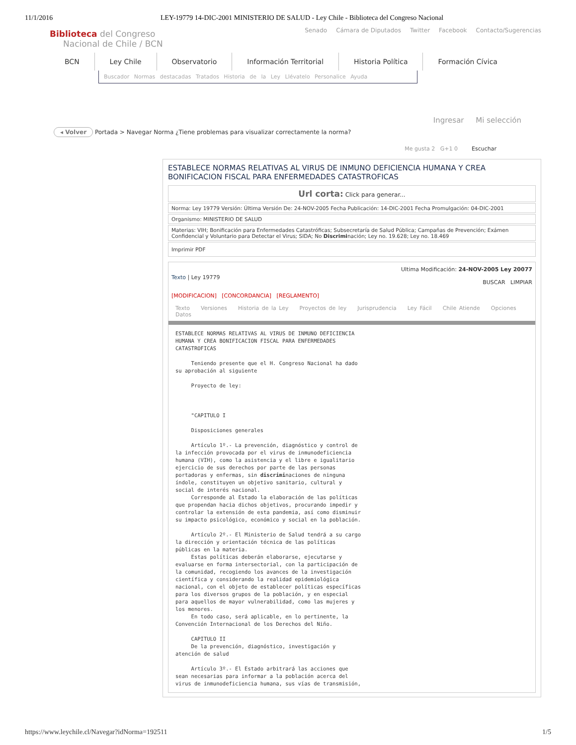11/1/2016 LEY-19779 14-DIC-2001 MINISTERIO DE SALUD - Ley Chile - Biblioteca del Congreso Nacional
Senado Cámara de Diputados Twitter Facebook Contacto/Sugerencias
Biblioteca del Congreso
Nacional de Chile / BCN
BCN Ley Chile Observatorio Información Territorial Historia Política Formación Cívica
Buscador Normas destacadas Tratados Historia de la Ley Llévatelo Personalice Ayuda
Ingresar Mi selección
◂ Volver Portada > Navegar Norma ¿Tiene problemas para visualizar correctamente la norma?
Me gusta 2 G+1 0 Escuchar
ESTABLECE NORMAS RELATIVAS AL VIRUS DE INMUNO DEFICIENCIA HUMANA Y CREA BONIFICACION FISCAL PARA ENFERMEDADES CATASTROFICAS
Url corta: Click para generar...
Norma: Ley 19779 Versión: Última Versión De: 24-NOV-2005 Fecha Publicación: 14-DIC-2001 Fecha Promulgación: 04-DIC-2001
Organismo: MINISTERIO DE SALUD
Materias: VIH; Bonificación para Enfermedades Catastróficas; Subsecretaría de Salud Pública; Campañas de Prevención; Exámen Confidencial y Voluntario para Detectar el Virus; SIDA; No Discriminación; Ley no. 19.628; Ley no. 18.469
Imprimir PDF
Texto | Ley 19779 Ultima Modificación: 24-NOV-2005 Ley 20077
BUSCAR LIMPIAR
[MODIFICACION] [CONCORDANCIA] [REGLAMENTO]
Texto Versiones Historia de la Ley Proyectos de ley Jurisprudencia Ley Fácil Chile Atiende Opciones Datos
ESTABLECE NORMAS RELATIVAS AL VIRUS DE INMUNO DEFICIENCIA
HUMANA Y CREA BONIFICACION FISCAL PARA ENFERMEDADES
CATASTROFICAS

     Teniendo presente que el H. Congreso Nacional ha dado
su aprobación al siguiente

     Proyecto de ley:



     "CAPITULO I

     Disposiciones generales

     Artículo 1º.- La prevención, diagnóstico y control de
la infección provocada por el virus de inmunodeficiencia
humana (VIH), como la asistencia y el libre e igualitario
ejercicio de sus derechos por parte de las personas
portadoras y enfermas, sin discriminaciones de ninguna
índole, constituyen un objetivo sanitario, cultural y
social de interés nacional.
     Corresponde al Estado la elaboración de las políticas
que propendan hacia dichos objetivos, procurando impedir y
controlar la extensión de esta pandemia, así como disminuir
su impacto psicológico, económico y social en la población.

     Artículo 2º.- El Ministerio de Salud tendrá a su cargo
la dirección y orientación técnica de las políticas
públicas en la materia.
     Estas políticas deberán elaborarse, ejecutarse y
evaluarse en forma intersectorial, con la participación de
la comunidad, recogiendo los avances de la investigación
científica y considerando la realidad epidemiológica
nacional, con el objeto de establecer políticas específicas
para los diversos grupos de la población, y en especial
para aquellos de mayor vulnerabilidad, como las mujeres y
los menores.
     En todo caso, será aplicable, en lo pertinente, la
Convención Internacional de los Derechos del Niño.

     CAPITULO II
     De la prevención, diagnóstico, investigación y
atención de salud

     Artículo 3º.- El Estado arbitrará las acciones que
sean necesarias para informar a la población acerca del
virus de inmunodeficiencia humana, sus vías de transmisión,
https://www.leychile.cl/Navegar?idNorma=192511 1/5